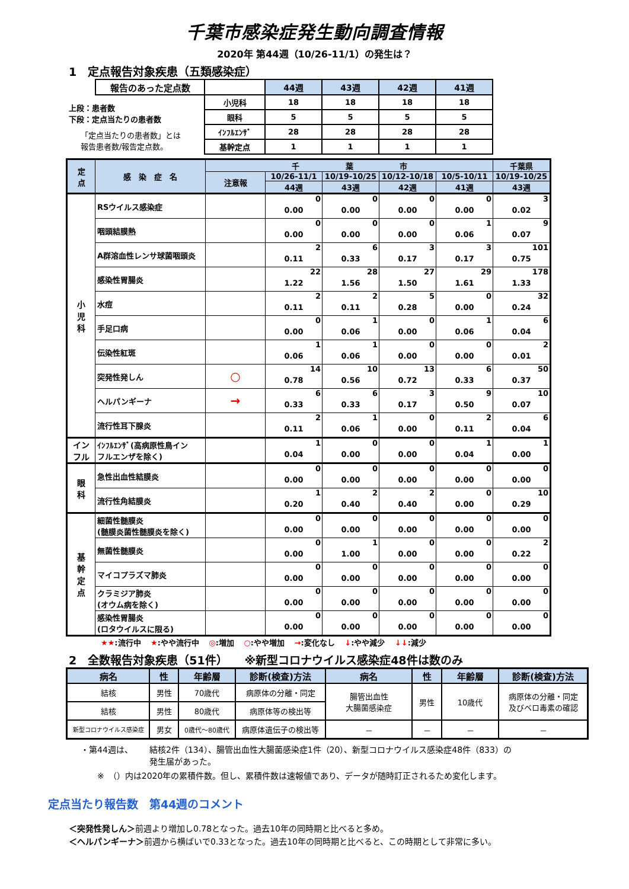千葉市感染症発生動向調査情報
2020年 第44週（10/26-11/1）の発生は？
1　定点報告対象疾患（五類感染症）
| 報告のあった定点数 | | 44週 | 43週 | 42週 | 41週 |
| 上段：患者数 下段：定点当たりの患者数 「定点当たりの患者数」とは 報告患者数/報告定点数。 | 小児科 | 18 | 18 | 18 | 18 |
| | 眼科 | 5 | 5 | 5 | 5 |
| | ｲﾝﾌﾙｴﾝｻﾞ | 28 | 28 | 28 | 28 |
| | 基幹定点 | 1 | 1 | 1 | 1 |
| 定 点 | 感 染 症 名 | 千 葉 市 | | | | | 千葉県 |
| --- | --- | --- | --- | --- | --- | --- | --- |
| | | 注意報 | 10/26-11/1 | 10/19-10/25 | 10/12-10/18 | 10/5-10/11 | 10/19-10/25 |
| | | | 44週 | 43週 | 42週 | 41週 | 43週 |
| 小 児 科 | RSウイルス感染症 | | 0 0.00 | 0 0.00 | 0 0.00 | 0 0.00 | 3 0.02 |
| | 咽頭結膜熱 | | 0 0.00 | 0 0.00 | 0 0.00 | 1 0.06 | 9 0.07 |
| | A群溶血性レンサ球菌咽頭炎 | | 2 0.11 | 6 0.33 | 3 0.17 | 3 0.17 | 101 0.75 |
| | 感染性胃腸炎 | | 22 1.22 | 28 1.56 | 27 1.50 | 29 1.61 | 178 1.33 |
| | 水痘 | | 2 0.11 | 2 0.11 | 5 0.28 | 0 0.00 | 32 0.24 |
| | 手足口病 | | 0 0.00 | 1 0.06 | 0 0.00 | 1 0.06 | 6 0.04 |
| | 伝染性紅斑 | | 1 0.06 | 1 0.06 | 0 0.00 | 0 0.00 | 2 0.01 |
| | 突発性発しん | ○ | 14 0.78 | 10 0.56 | 13 0.72 | 6 0.33 | 50 0.37 |
| | ヘルパンギーナ | → | 6 0.33 | 6 0.33 | 3 0.17 | 9 0.50 | 10 0.07 |
| | 流行性耳下腺炎 | | 2 0.11 | 1 0.06 | 0 0.00 | 2 0.11 | 6 0.04 |
| イン フル | ｲﾝﾌﾙｴﾝｻﾞ(高病原性鳥イン フルエンザを除く) | | 1 0.04 | 0 0.00 | 0 0.00 | 1 0.04 | 1 0.00 |
| 眼 科 | 急性出血性結膜炎 | | 0 0.00 | 0 0.00 | 0 0.00 | 0 0.00 | 0 0.00 |
| | 流行性角結膜炎 | | 1 0.20 | 2 0.40 | 2 0.40 | 0 0.00 | 10 0.29 |
| 基 幹 定 点 | 細菌性髄膜炎 (髄膜炎菌性髄膜炎を除く) | | 0 0.00 | 0 0.00 | 0 0.00 | 0 0.00 | 0 0.00 |
| | 無菌性髄膜炎 | | 0 0.00 | 1 1.00 | 0 0.00 | 0 0.00 | 2 0.22 |
| | マイコプラズマ肺炎 | | 0 0.00 | 0 0.00 | 0 0.00 | 0 0.00 | 0 0.00 |
| | クラミジア肺炎 (オウム病を除く) | | 0 0.00 | 0 0.00 | 0 0.00 | 0 0.00 | 0 0.00 |
| | 感染性胃腸炎 (ロタウイルスに限る) | | 0 0.00 | 0 0.00 | 0 0.00 | 0 0.00 | 0 0.00 |
★★:流行中 ★:やや流行中 ◎:増加 ○:やや増加 →:変化なし ↓:やや減少 ↓↓:減少
2　全数報告対象疾患（51件）　　※新型コロナウイルス感染症48件は数のみ
| 病名 | 性 | 年齢層 | 診断(検査)方法 | 病名 | 性 | 年齢層 | 診断(検査)方法 |
| --- | --- | --- | --- | --- | --- | --- | --- |
| 結核 | 男性 | 70歳代 | 病原体の分離・同定 | 腸管出血性 大腸菌感染症 | 男性 | 10歳代 | 病原体の分離・同定 及びベロ毒素の確認 |
| 結核 | 男性 | 80歳代 | 病原体等の検出等 | | | | |
| 新型コロナウイルス感染症 | 男女 | 0歳代～80歳代 | 病原体遺伝子の検出等 | － | － | － | － |
・第44週は、 結核2件（134）、腸管出血性大腸菌感染症1件（20）、新型コロナウイルス感染症48件（833）の
発生届があった。
※　（）内は2020年の累積件数。但し、累積件数は速報値であり、データが随時訂正されるため変化します。
定点当たり報告数　第44週のコメント
＜突発性発しん＞前週より増加し0.78となった。過去10年の同時期と比べると多め。
＜ヘルパンギーナ＞前週から横ばいで0.33となった。過去10年の同時期と比べると、この時期として非常に多い。